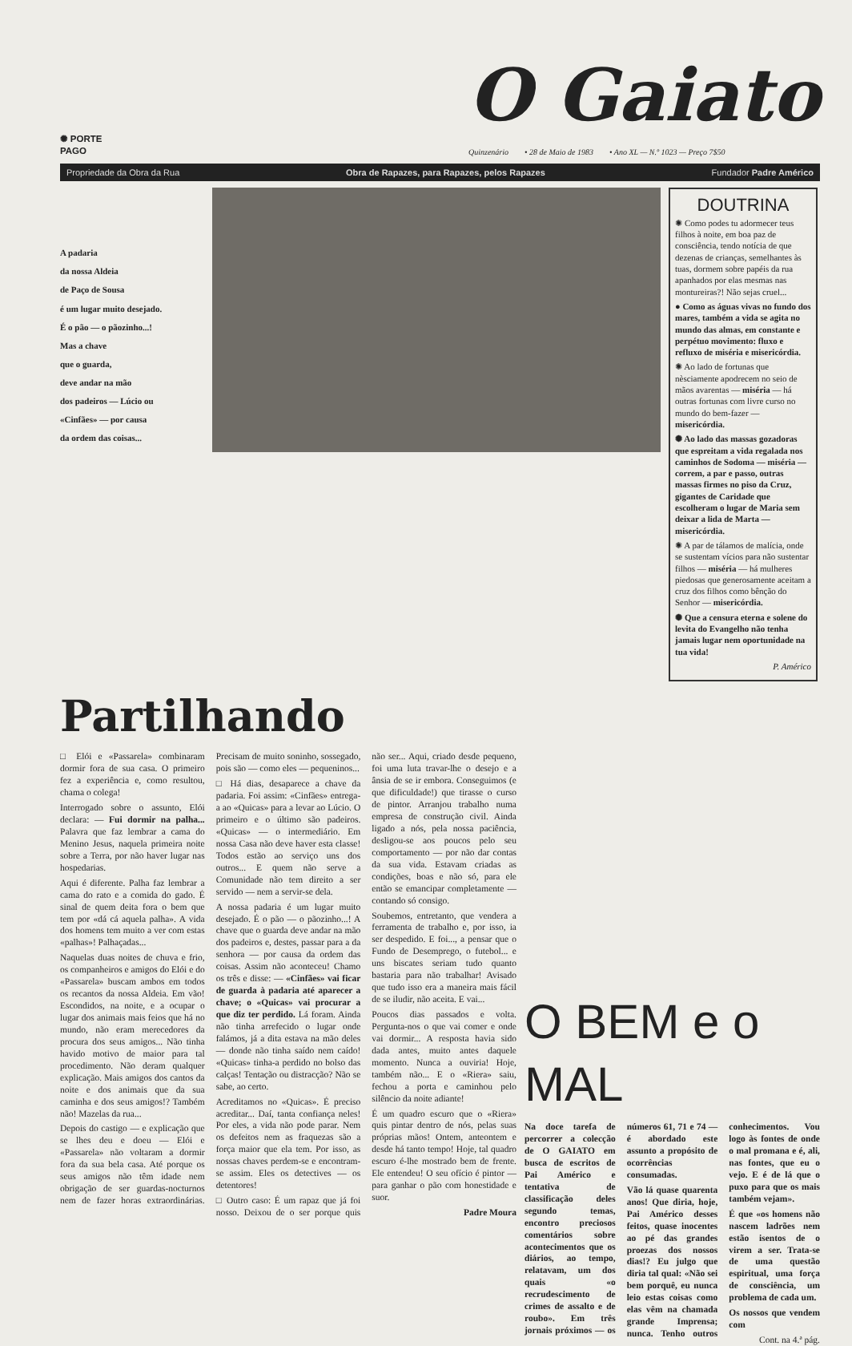✺ PORTE
PAGO
O Gaiato
Quinzenário • 28 de Maio de 1983 • Ano XL — N.º 1023 — Preço 7$50
Propriedade da Obra da Rua Obra de Rapazes, para Rapazes, pelos Rapazes Fundador Padre Américo
A padaria
da nossa Aldeia
de Paço de Sousa
é um lugar muito desejado.
É o pão — o pãozinho...!
Mas a chave
que o guarda,
deve andar na mão
dos padeiros — Lúcio ou
«Cinfães» — por causa
da ordem das coisas...
DOUTRINA
✺ Como podes tu adormecer teus filhos à noite, em boa paz de consciência, tendo notícia de que dezenas de crianças, semelhantes às tuas, dormem sobre papéis da rua apanhados por elas mesmas nas montureiras?! Não sejas cruel...
● Como as águas vivas no fundo dos mares, também a vida se agita no mundo das almas, em constante e perpétuo movimento: fluxo e refluxo de miséria e misericórdia.
✺ Ao lado de fortunas que nèsciamente apodrecem no seio de mãos avarentas — miséria — há outras fortunas com livre curso no mundo do bem-fazer — misericórdia.
✺ Ao lado das massas gozadoras que espreitam a vida regalada nos caminhos de Sodoma — miséria — correm, a par e passo, outras massas firmes no piso da Cruz, gigantes de Caridade que escolheram o lugar de Maria sem deixar a lida de Marta — misericórdia.
✺ A par de tálamos de malícia, onde se sustentam vícios para não sustentar filhos — miséria — há mulheres piedosas que generosamente aceitam a cruz dos filhos como bênção do Senhor — misericórdia.
✺ Que a censura eterna e solene do levita do Evangelho não tenha jamais lugar nem oportunidade na tua vida!
P. Américo
Partilhando
□ Elói e «Passarela» combinaram dormir fora de sua casa. O primeiro fez a experiência e, como resultou, chama o colega!
Interrogado sobre o assunto, Elói declara: — Fui dormir na palha... Palavra que faz lembrar a cama do Menino Jesus, naquela primeira noite sobre a Terra, por não haver lugar nas hospedarias.
Aqui é diferente. Palha faz lembrar a cama do rato e a comida do gado. É sinal de quem deita fora o bem que tem por «dá cá aquela palha». A vida dos homens tem muito a ver com estas «palhas»! Palhaçadas...
Naquelas duas noites de chuva e frio, os companheiros e amigos do Elói e do «Passarela» buscam ambos em todos os recantos da nossa Aldeia. Em vão! Escondidos, na noite, e a ocupar o lugar dos animais mais feios que há no mundo, não eram merecedores da procura dos seus amigos... Não tinha havido motivo de maior para tal procedimento. Não deram qualquer explicação. Mais amigos dos cantos da noite e dos animais que da sua caminha e dos seus amigos!? Também não! Mazelas da rua...
Depois do castigo — e explicação que se lhes deu e doeu — Elói e «Passarela» não voltaram a dormir fora da sua bela casa. Até porque os seus amigos não têm idade nem obrigação de ser guardas-nocturnos nem de fazer horas extraordinárias. Precisam de muito soninho, sossegado, pois são — como eles — pequeninos...
□ Há dias, desaparece a chave da padaria. Foi assim: «Cinfães» entrega-a ao «Quicas» para a levar ao Lúcio. O primeiro e o último são padeiros. «Quicas» — o intermediário. Em nossa Casa não deve haver esta classe! Todos estão ao serviço uns dos outros... E quem não serve a Comunidade não tem direito a ser servido — nem a servir-se dela.
A nossa padaria é um lugar muito desejado. É o pão — o pãozinho...! A chave que o guarda deve andar na mão dos padeiros e, destes, passar para a da senhora — por causa da ordem das coisas. Assim não aconteceu! Chamo os três e disse: — «Cinfães» vai ficar de guarda à padaria até aparecer a chave; o «Quicas» vai procurar a que diz ter perdido. Lá foram. Ainda não tinha arrefecido o lugar onde falámos, já a dita estava na mão deles — donde não tinha saído nem caído! «Quicas» tinha-a perdido no bolso das calças! Tentação ou distracção? Não se sabe, ao certo.
Acreditamos no «Quicas». É preciso acreditar... Daí, tanta confiança neles! Por eles, a vida não pode parar. Nem os defeitos nem as fraquezas são a força maior que ela tem. Por isso, as nossas chaves perdem-se e encontram-se assim. Eles os detectives — os detentores!
□ Outro caso: É um rapaz que já foi nosso. Deixou de o ser porque quis não ser... Aqui, criado desde pequeno, foi uma luta travar-lhe o desejo e a ânsia de se ir embora. Conseguimos (e que dificuldade!) que tirasse o curso de pintor. Arranjou trabalho numa empresa de construção civil. Ainda ligado a nós, pela nossa paciência, desligou-se aos poucos pelo seu comportamento — por não dar contas da sua vida. Estavam criadas as condições, boas e não só, para ele então se emancipar completamente — contando só consigo.
Soubemos, entretanto, que vendera a ferramenta de trabalho e, por isso, ia ser despedido. E foi..., a pensar que o Fundo de Desemprego, o futebol... e uns biscates seriam tudo quanto bastaria para não trabalhar! Avisado que tudo isso era a maneira mais fácil de se iludir, não aceita. E vai...
Poucos dias passados e volta. Pergunta-nos o que vai comer e onde vai dormir... A resposta havia sido dada antes, muito antes daquele momento. Nunca a ouviria! Hoje, também não... E o «Riera» saiu, fechou a porta e caminhou pelo silêncio da noite adiante!
É um quadro escuro que o «Riera» quis pintar dentro de nós, pelas suas próprias mãos! Ontem, anteontem e desde há tanto tempo! Hoje, tal quadro escuro é-lhe mostrado bem de frente. Ele entendeu! O seu ofício é pintor — para ganhar o pão com honestidade e suor.
Padre Moura
O BEM e o MAL
Na doce tarefa de percorrer a colecção de O GAIATO em busca de escritos de Pai Américo e tentativa de classificação deles segundo temas, encontro preciosos comentários sobre acontecimentos que os diários, ao tempo, relatavam, um dos quais «o recrudescimento de crimes de assalto e de roubo». Em três jornais próximos — os números 61, 71 e 74 — é abordado este assunto a propósito de ocorrências consumadas.
Vão lá quase quarenta anos! Que diria, hoje, Pai Américo desses feitos, quase inocentes ao pé das grandes proezas dos nossos dias!? Eu julgo que diria tal qual: «Não sei bem porquê, eu nunca leio estas coisas como elas vêm na chamada grande Imprensa; nunca. Tenho outros conhecimentos. Vou logo às fontes de onde o mal promana e é, ali, nas fontes, que eu o vejo. E é de lá que o puxo para que os mais também vejam».
É que «os homens não nascem ladrões nem estão isentos de o virem a ser. Trata-se de uma questão espiritual, uma força de consciência, um problema de cada um.
Os nossos que vendem com
Cont. na 4.ª pág.